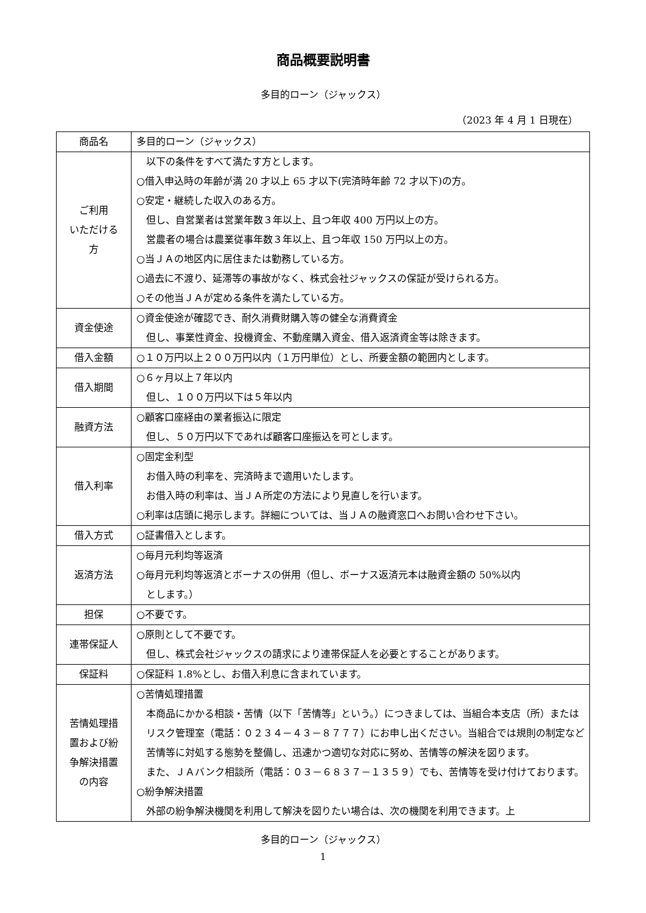商品概要説明書
多目的ローン（ジャックス）
（2023 年 4 月 1 日現在）
| 商品名 | 多目的ローン（ジャックス） |
| ご利用 いただける 方 | 以下の条件をすべて満たす方とします。 ○借入申込時の年齢が満 20 才以上 65 才以下(完済時年齢 72 才以下)の方。 ○安定・継続した収入のある方。 但し、自営業者は営業年数３年以上、且つ年収 400 万円以上の方。 営農者の場合は農業従事年数３年以上、且つ年収 150 万円以上の方。 ○当ＪＡの地区内に居住または勤務している方。 ○過去に不渡り、延滞等の事故がなく、株式会社ジャックスの保証が受けられる方。 ○その他当ＪＡが定める条件を満たしている方。 |
| 資金使途 | ○資金使途が確認でき、耐久消費財購入等の健全な消費資金 但し、事業性資金、投機資金、不動産購入資金、借入返済資金等は除きます。 |
| 借入金額 | ○１０万円以上２００万円以内（１万円単位）とし、所要金額の範囲内とします。 |
| 借入期間 | ○６ヶ月以上７年以内 但し、１００万円以下は５年以内 |
| 融資方法 | ○顧客口座経由の業者振込に限定 但し、５０万円以下であれば顧客口座振込を可とします。 |
| 借入利率 | ○固定金利型 お借入時の利率を、完済時まで適用いたします。 お借入時の利率は、当ＪＡ所定の方法により見直しを行います。 ○利率は店頭に掲示します。詳細については、当ＪＡの融資窓口へお問い合わせ下さい。 |
| 借入方式 | ○証書借入とします。 |
| 返済方法 | ○毎月元利均等返済 ○毎月元利均等返済とボーナスの併用（但し、ボーナス返済元本は融資金額の 50%以内 とします。） |
| 担保 | ○不要です。 |
| 連帯保証人 | ○原則として不要です。 但し、株式会社ジャックスの請求により連帯保証人を必要とすることがあります。 |
| 保証料 | ○保証料 1.8%とし、お借入利息に含まれています。 |
| 苦情処理措 置および紛 争解決措置 の内容 | ○苦情処理措置 本商品にかかる相談・苦情（以下「苦情等」という。）につきましては、当組合本支店（所）またはリスク管理室（電話：０２３４－４３－８７７７）にお申し出ください。当組合では規則の制定など苦情等に対処する態勢を整備し、迅速かつ適切な対応に努め、苦情等の解決を図ります。 また、ＪＡバンク相談所（電話：０３－６８３７－１３５９）でも、苦情等を受け付けております。 ○紛争解決措置 外部の紛争解決機関を利用して解決を図りたい場合は、次の機関を利用できます。上 |
多目的ローン（ジャックス）
1